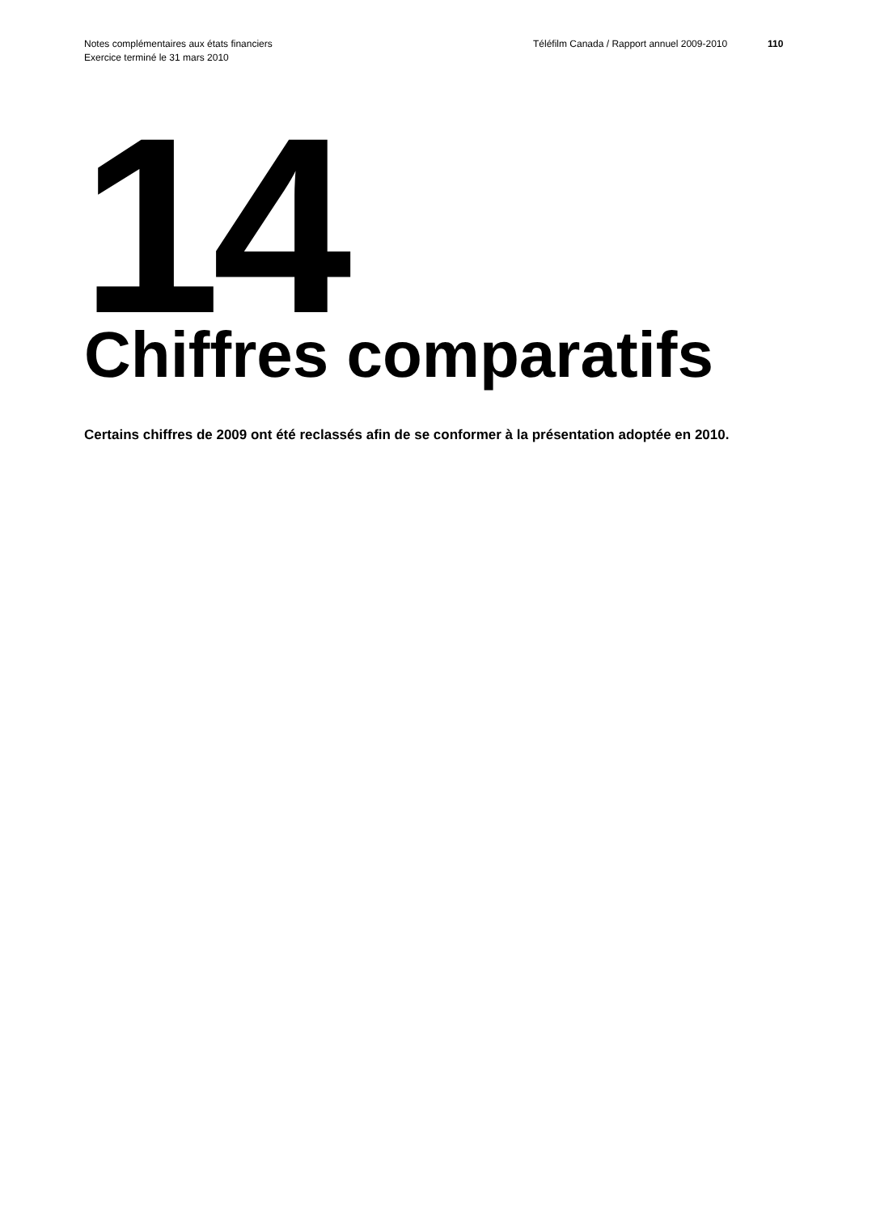Notes complémentaires aux états financiers
Exercice terminé le 31 mars 2010
Téléfilm Canada / Rapport annuel 2009-2010
110
14
Chiffres comparatifs
Certains chiffres de 2009 ont été reclassés afin de se conformer à la présentation adoptée en 2010.